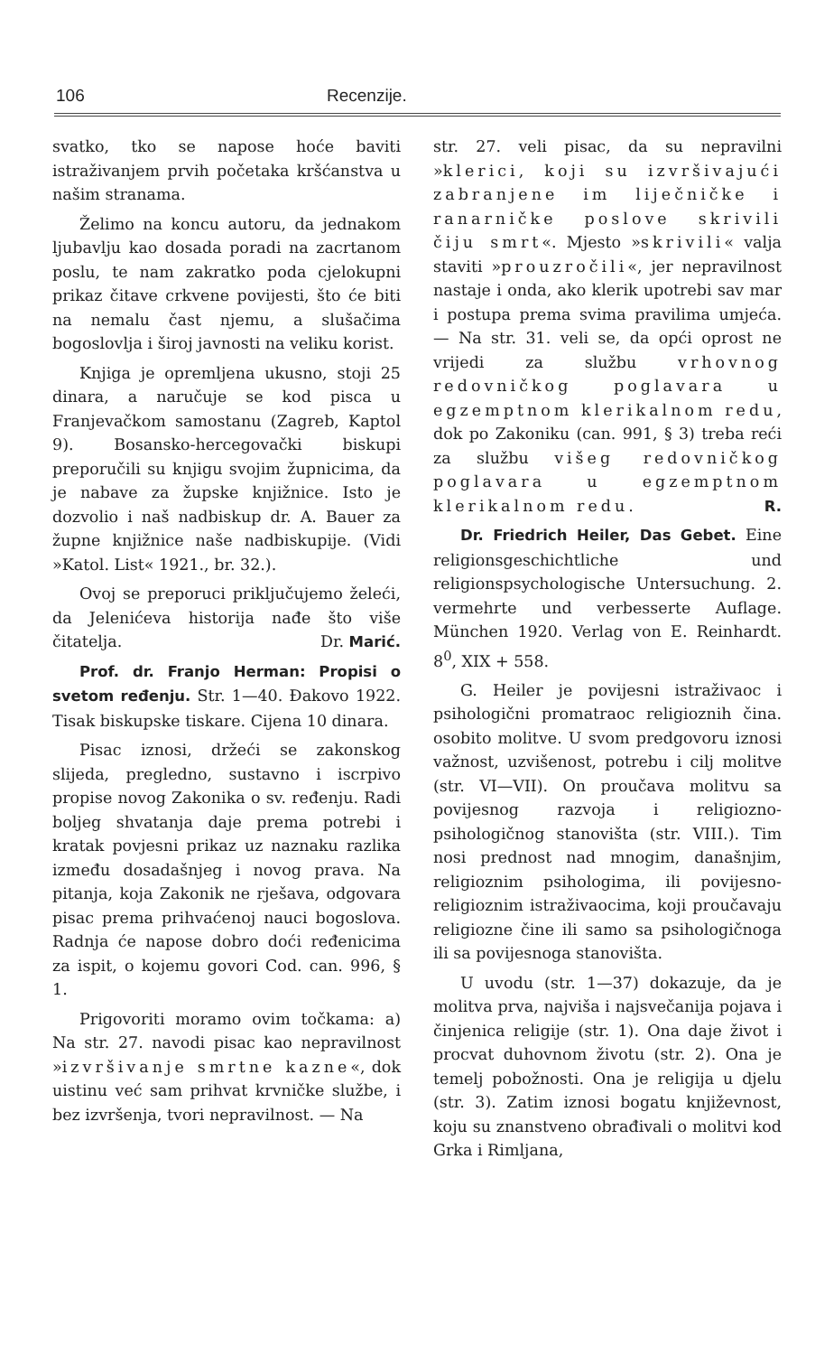106 Recenzije.
svatko, tko se napose hoće baviti istraživanjem prvih početaka kršćanstva u našim stranama.
Želimo na koncu autoru, da jednakom ljubavlju kao dosada poradi na zacrtanom poslu, te nam zakratko poda cjelokupni prikaz čitave crkvene povijesti, što će biti na nemalu čast njemu, a slušačima bogoslovlja i široj javnosti na veliku korist.
Knjiga je opremljena ukusno, stoji 25 dinara, a naručuje se kod pisca u Franjevačkom samostanu (Zagreb, Kaptol 9). Bosansko-hercegovački biskupi preporučili su knjigu svojim župnicima, da je nabave za župske knjižnice. Isto je dozvolio i naš nadbiskup dr. A. Bauer za župne knjižnice naše nadbiskupije. (Vidi »Katol. List« 1921., br. 32.).
Ovoj se preporuci priključujemo želeći, da Jelenićeva historija nađe što više čitatelja. Dr. Marić.
Prof. dr. Franjo Herman: Propisi o svetom ređenju. Str. 1—40. Đakovo 1922. Tisak biskupske tiskare. Cijena 10 dinara.
Pisac iznosi, držeći se zakonskog slijeda, pregledno, sustavno i iscrpivo propise novog Zakonika o sv. ređenju. Radi boljeg shvatanja daje prema potrebi i kratak povjesni prikaz uz naznaku razlika između dosadašnjeg i novog prava. Na pitanja, koja Zakonik ne rješava, odgovara pisac prema prihvaćenoj nauci bogoslova. Radnja će napose dobro doći ređenicima za ispit, o kojemu govori Cod. can. 996, § 1.
Prigovoriti moramo ovim točkama: a) Na str. 27. navodi pisac kao nepravilnost »izvršivanje smrtne kazne«, dok uistinu već sam prihvat krvničke službe, i bez izvršenja, tvori nepravilnost. — Na
str. 27. veli pisac, da su nepravilni »klerici, koji su izvršivajući zabranjene im liječničke i ranarničke poslove skrivili čiju smrt«. Mjesto »skrivili« valja staviti »prouzročili«, jer nepravilnost nastaje i onda, ako klerik upotrebi sav mar i postupa prema svima pravilima umjeća. — Na str. 31. veli se, da opći oprost ne vrijedi za službu vrhovnog redovničkog poglavara u egzemptnom klerikalnom redu, dok po Zakoniku (can. 991, § 3) treba reći za službu višeg redovničkog poglavara u egzemptnom klerikalnom redu. R.
Dr. Friedrich Heiler, Das Gebet. Eine religionsgeschichtliche und religionspsychologische Untersuchung. 2. vermehrte und verbesserte Auflage. München 1920. Verlag von E. Reinhardt. 8<sup>0</sup>, XIX + 558.
G. Heiler je povijesni istraživaoc i psihologični promatraoc religioznih čina. osobito molitve. U svom predgovoru iznosi važnost, uzvišenost, potrebu i cilj molitve (str. VI—VII). On proučava molitvu sa povijesnog razvoja i religiozno-psihologičnog stanovišta (str. VIII.). Tim nosi prednost nad mnogim, današnjim, religioznim psihologima, ili povijesno-religioznim istraživaocima, koji proučavaju religiozne čine ili samo sa psihologičnoga ili sa povijesnoga stanovišta.
U uvodu (str. 1—37) dokazuje, da je molitva prva, najviša i najsvečanija pojava i činjenica religije (str. 1). Ona daje život i procvat duhovnom životu (str. 2). Ona je temelj pobožnosti. Ona je religija u djelu (str. 3). Zatim iznosi bogatu književnost, koju su znanstveno obrađivali o molitvi kod Grka i Rimljana,